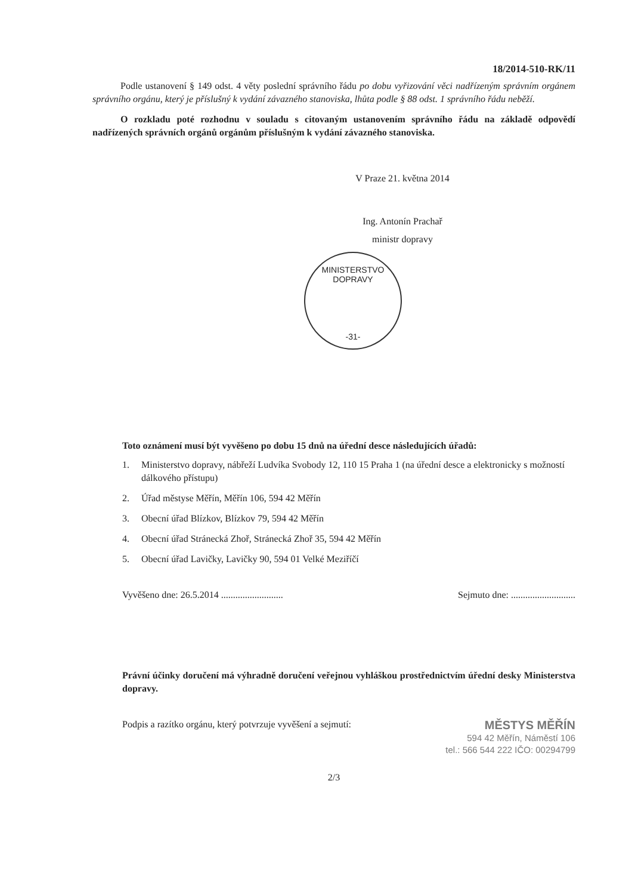18/2014-510-RK/11
Podle ustanovení § 149 odst. 4 věty poslední správního řádu po dobu vyřizování věci nadřízeným správním orgánem správního orgánu, který je příslušný k vydání závazného stanoviska, lhůta podle § 88 odst. 1 správního řádu neběží.
O rozkladu poté rozhodnu v souladu s citovaným ustanovením správního řádu na základě odpovědí nadřízených správních orgánů orgánům příslušným k vydání závazného stanoviska.
V Praze 21. května 2014
Ing. Antonín Prachař
ministr dopravy
MINISTERSTVO DOPRAVY
-31-
Toto oznámení musí být vyvěšeno po dobu 15 dnů na úřední desce následujících úřadů:
1. Ministerstvo dopravy, nábřeží Ludvíka Svobody 12, 110 15 Praha 1 (na úřední desce a elektronicky s možností dálkového přístupu)
2. Úřad městyse Měřín, Měřín 106, 594 42 Měřín
3. Obecní úřad Blízkov, Blízkov 79, 594 42 Měřín
4. Obecní úřad Stránecká Zhoř, Stránecká Zhoř 35, 594 42 Měřín
5. Obecní úřad Lavičky, Lavičky 90, 594 01 Velké Meziříčí
Vyvěšeno dne: 26.5.2014 .......................... Sejmuto dne: ...........................
Právní účinky doručení má výhradně doručení veřejnou vyhláškou prostřednictvím úřední desky Ministerstva dopravy.
Podpis a razítko orgánu, který potvrzuje vyvěšení a sejmutí:
MĚSTYS MĚŘÍN
594 42 Měřín, Náměstí 106
tel.: 566 544 222 IČO: 00294799
2/3